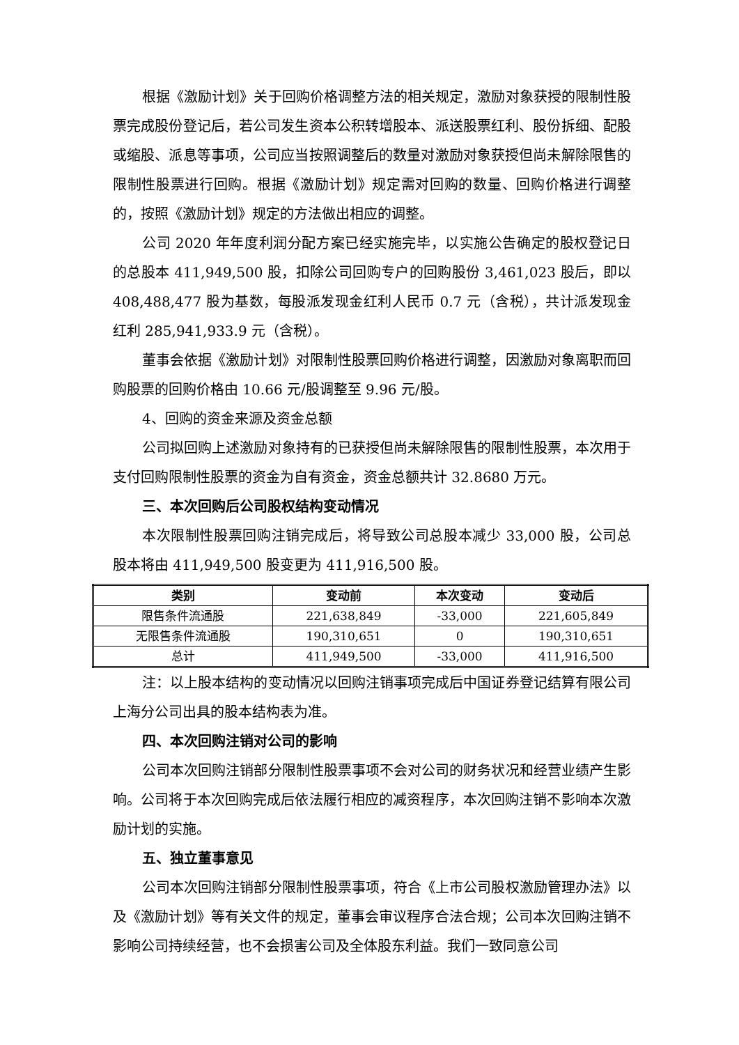根据《激励计划》关于回购价格调整方法的相关规定，激励对象获授的限制性股票完成股份登记后，若公司发生资本公积转增股本、派送股票红利、股份拆细、配股或缩股、派息等事项，公司应当按照调整后的数量对激励对象获授但尚未解除限售的限制性股票进行回购。根据《激励计划》规定需对回购的数量、回购价格进行调整的，按照《激励计划》规定的方法做出相应的调整。
公司 2020 年年度利润分配方案已经实施完毕，以实施公告确定的股权登记日的总股本 411,949,500 股，扣除公司回购专户的回购股份 3,461,023 股后，即以 408,488,477 股为基数，每股派发现金红利人民币 0.7 元（含税），共计派发现金红利 285,941,933.9 元（含税）。
董事会依据《激励计划》对限制性股票回购价格进行调整，因激励对象离职而回购股票的回购价格由 10.66 元/股调整至 9.96 元/股。
4、回购的资金来源及资金总额
公司拟回购上述激励对象持有的已获授但尚未解除限售的限制性股票，本次用于支付回购限制性股票的资金为自有资金，资金总额共计 32.8680 万元。
三、本次回购后公司股权结构变动情况
本次限制性股票回购注销完成后，将导致公司总股本减少 33,000 股，公司总股本将由 411,949,500 股变更为 411,916,500 股。
| 类别 | 变动前 | 本次变动 | 变动后 |
| --- | --- | --- | --- |
| 限售条件流通股 | 221,638,849 | -33,000 | 221,605,849 |
| 无限售条件流通股 | 190,310,651 | 0 | 190,310,651 |
| 总计 | 411,949,500 | -33,000 | 411,916,500 |
注：以上股本结构的变动情况以回购注销事项完成后中国证券登记结算有限公司上海分公司出具的股本结构表为准。
四、本次回购注销对公司的影响
公司本次回购注销部分限制性股票事项不会对公司的财务状况和经营业绩产生影响。公司将于本次回购完成后依法履行相应的减资程序，本次回购注销不影响本次激励计划的实施。
五、独立董事意见
公司本次回购注销部分限制性股票事项，符合《上市公司股权激励管理办法》以及《激励计划》等有关文件的规定，董事会审议程序合法合规；公司本次回购注销不影响公司持续经营，也不会损害公司及全体股东利益。我们一致同意公司